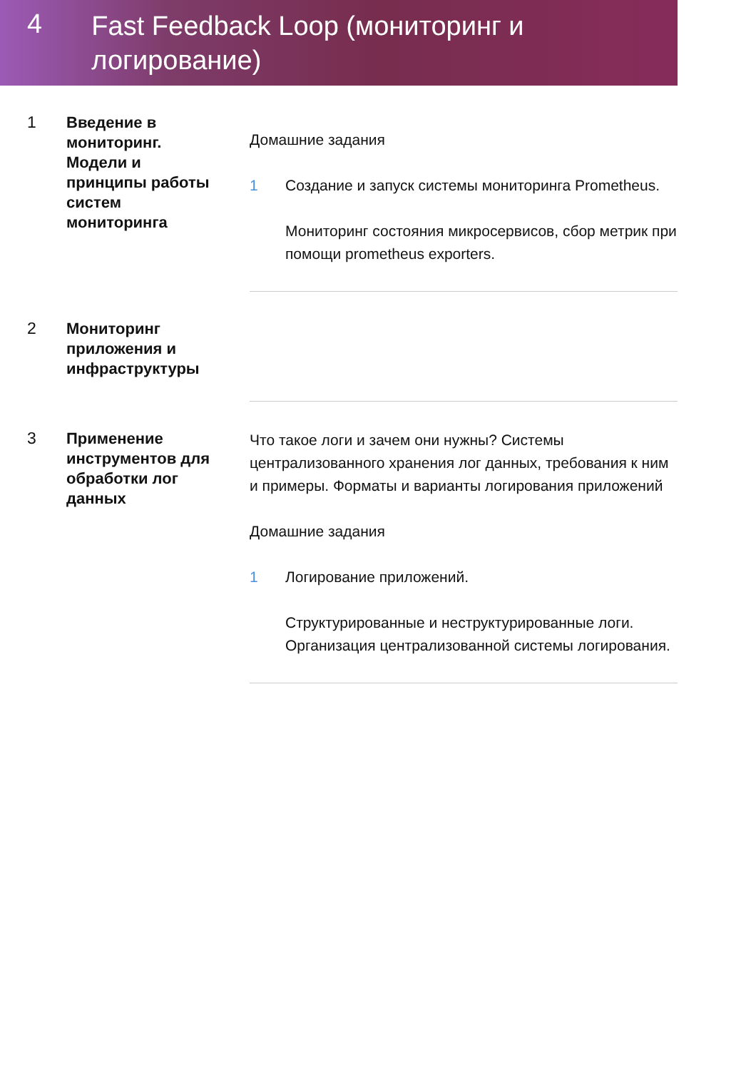4
Fast Feedback Loop (мониторинг и логирование)
1
Введение в мониторинг. Модели и принципы работы систем мониторинга
Домашние задания
1 Создание и запуск системы мониторинга Prometheus.
Мониторинг состояния микросервисов, сбор метрик при помощи prometheus exporters.
2
Мониторинг приложения и инфраструктуры
3
Применение инструментов для обработки лог данных
Что такое логи и зачем они нужны? Системы централизованного хранения лог данных, требования к ним и примеры. Форматы и варианты логирования приложений
Домашние задания
1 Логирование приложений.
Структурированные и неструктурированные логи. Организация централизованной системы логирования.